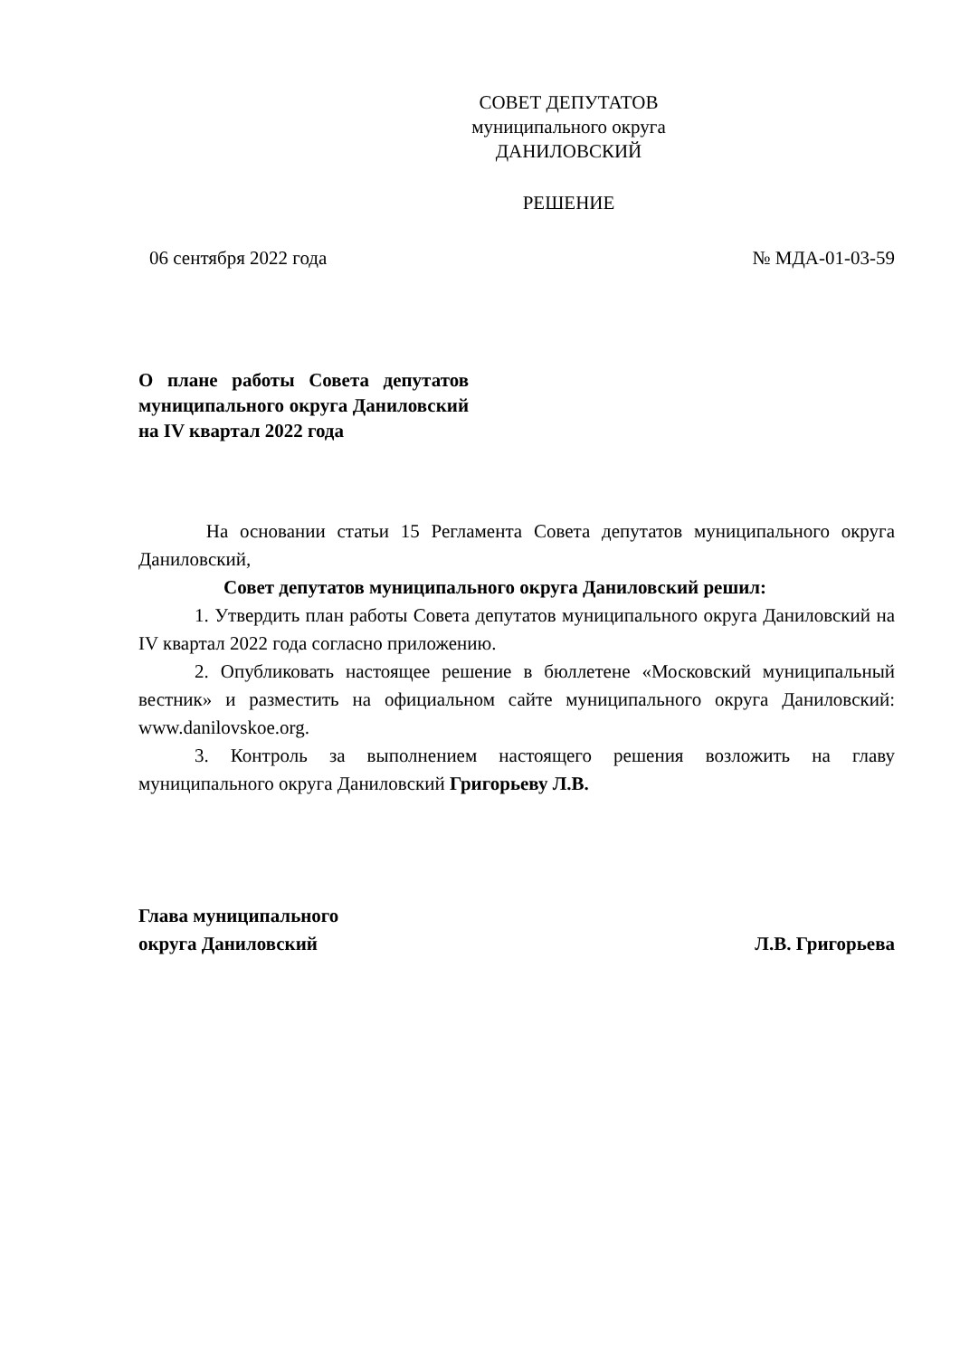СОВЕТ ДЕПУТАТОВ
муниципального округа
ДАНИЛОВСКИЙ
РЕШЕНИЕ
06 сентября 2022 года № МДА-01-03-59
О плане работы Совета депутатов муниципального округа Даниловский на IV квартал 2022 года
На основании статьи 15 Регламента Совета депутатов муниципального округа Даниловский,
Совет депутатов муниципального округа Даниловский решил:
1. Утвердить план работы Совета депутатов муниципального округа Даниловский на IV квартал 2022 года согласно приложению.
2. Опубликовать настоящее решение в бюллетене «Московский муниципальный вестник» и разместить на официальном сайте муниципального округа Даниловский: www.danilovskoe.org.
3. Контроль за выполнением настоящего решения возложить на главу муниципального округа Даниловский Григорьеву Л.В.
Глава муниципального
округа Даниловский Л.В. Григорьева